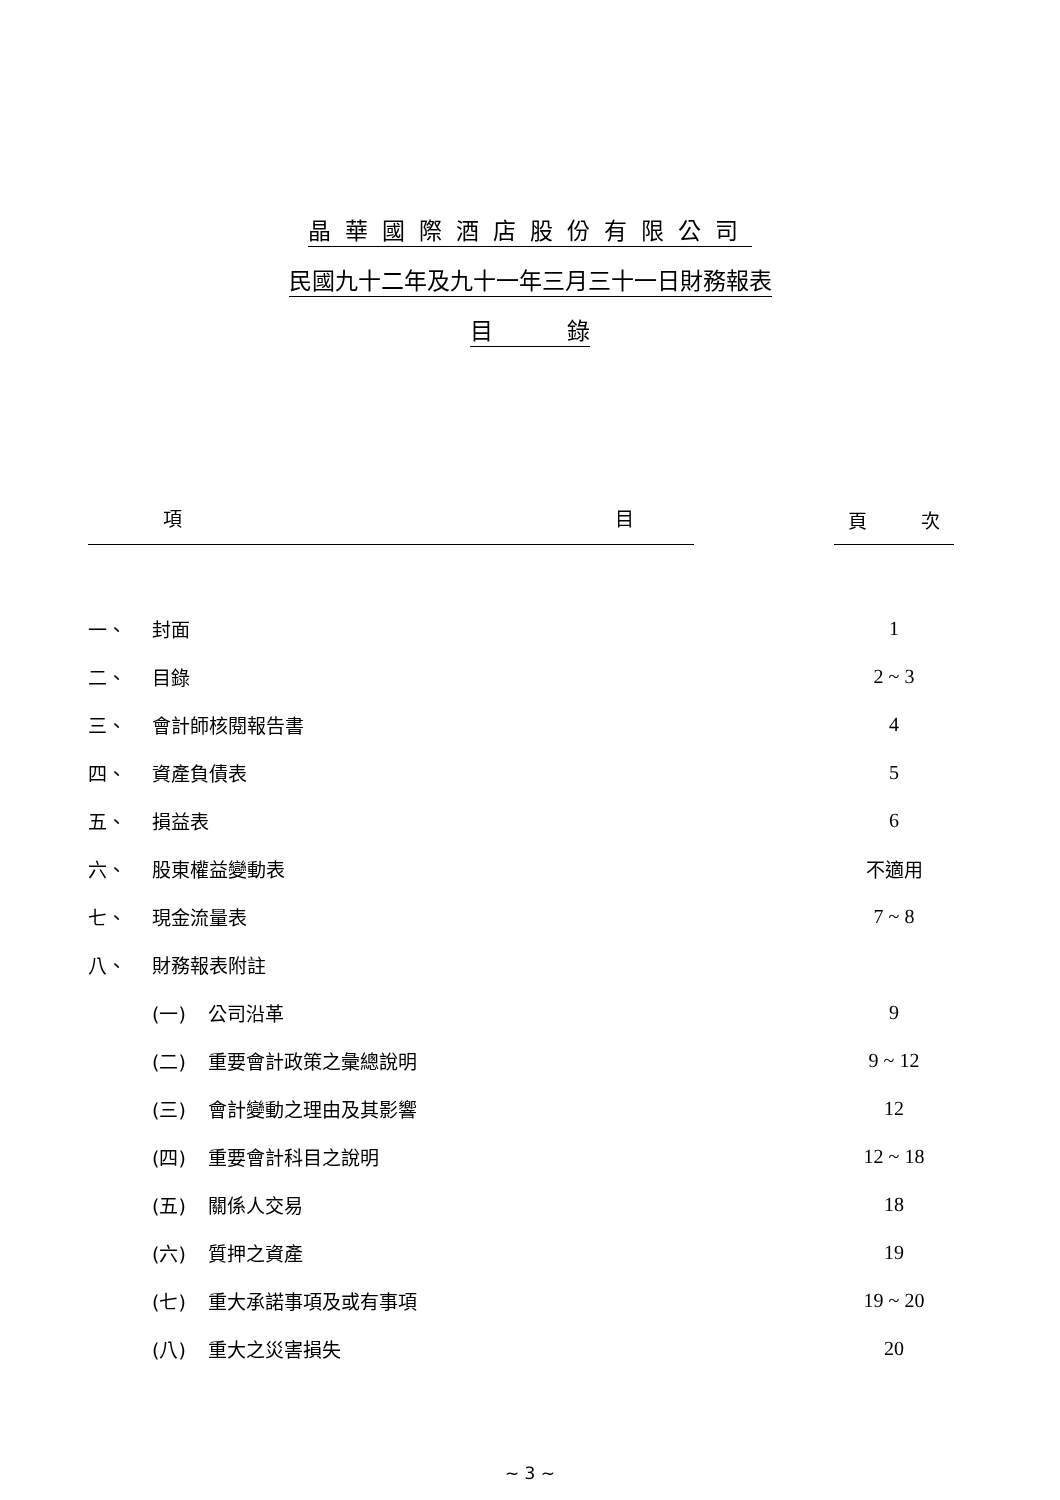晶華國際酒店股份有限公司
民國九十二年及九十一年三月三十一日財務報表
目 錄
| 項 目 | | | | 頁 次 |
| 一、 | 封面 | | | 1 |
| 二、 | 目錄 | | | 2 ~ 3 |
| 三、 | 會計師核閱報告書 | | | 4 |
| 四、 | 資產負債表 | | | 5 |
| 五、 | 損益表 | | | 6 |
| 六、 | 股東權益變動表 | | | 不適用 |
| 七、 | 現金流量表 | | | 7 ~ 8 |
| 八、 | 財務報表附註 | | | |
| | (一) | 公司沿革 | | 9 |
| | (二) | 重要會計政策之彙總說明 | | 9 ~ 12 |
| | (三) | 會計變動之理由及其影響 | | 12 |
| | (四) | 重要會計科目之說明 | | 12 ~ 18 |
| | (五) | 關係人交易 | | 18 |
| | (六) | 質押之資產 | | 19 |
| | (七) | 重大承諾事項及或有事項 | | 19 ~ 20 |
| | (八) | 重大之災害損失 | | 20 |
~ 3 ~